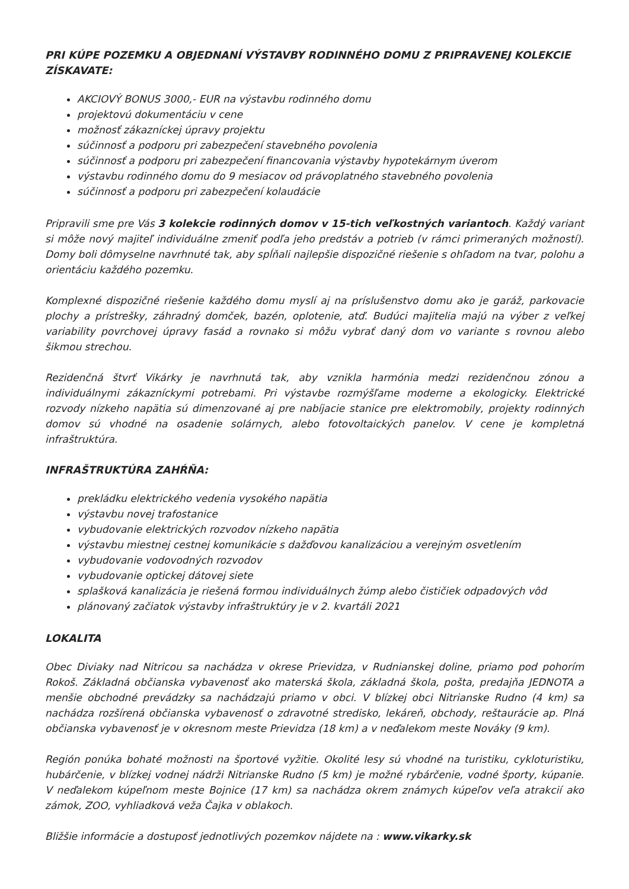PRI KÚPE POZEMKU A OBJEDNANÍ VÝSTAVBY RODINNÉHO DOMU Z PRIPRAVENEJ KOLEKCIE ZÍSKAVATE:
AKCIOVÝ BONUS 3000,- EUR na výstavbu rodinného domu
projektovú dokumentáciu v cene
možnosť zákazníckej úpravy projektu
súčinnosť a podporu pri zabezpečení stavebného povolenia
súčinnosť a podporu pri zabezpečení financovania výstavby hypotekárnym úverom
výstavbu rodinného domu do 9 mesiacov od právoplatného stavebného povolenia
súčinnosť a podporu pri zabezpečení kolaudácie
Pripravili sme pre Vás 3 kolekcie rodinných domov v 15-tich veľkostných variantoch. Každý variant si môže nový majiteľ individuálne zmeniť podľa jeho predstáv a potrieb (v rámci primeraných možností). Domy boli dômyselne navrhnuté tak, aby spĺňali najlepšie dispozičné riešenie s ohľadom na tvar, polohu a orientáciu každého pozemku.
Komplexné dispozičné riešenie každého domu myslí aj na príslušenstvo domu ako je garáž, parkovacie plochy a prístrešky, záhradný domček, bazén, oplotenie, atď. Budúci majitelia majú na výber z veľkej variability povrchovej úpravy fasád a rovnako si môžu vybrať daný dom vo variante s rovnou alebo šikmou strechou.
Rezidenčná štvrť Vikárky je navrhnutá tak, aby vznikla harmónia medzi rezidenčnou zónou a individuálnymi zákazníckymi potrebami. Pri výstavbe rozmýšľame moderne a ekologicky. Elektrické rozvody nízkeho napätia sú dimenzované aj pre nabíjacie stanice pre elektromobily, projekty rodinných domov sú vhodné na osadenie solárnych, alebo fotovoltaických panelov. V cene je kompletná infraštruktúra.
INFRAŠTRUKTÚRA ZAHŔŇA:
prekládku elektrického vedenia vysokého napätia
výstavbu novej trafostanice
vybudovanie elektrických rozvodov nízkeho napätia
výstavbu miestnej cestnej komunikácie s dažďovou kanalizáciou a verejným osvetlením
vybudovanie vodovodných rozvodov
vybudovanie optickej dátovej siete
splašková kanalizácia je riešená formou individuálnych žúmp alebo čističiek odpadových vôd
plánovaný začiatok výstavby infraštruktúry je v 2. kvartáli 2021
LOKALITA
Obec Diviaky nad Nitricou sa nachádza v okrese Prievidza, v Rudnianskej doline, priamo pod pohorím Rokoš. Základná občianska vybavenosť ako materská škola, základná škola, pošta, predajňa JEDNOTA a menšie obchodné prevádzky sa nachádzajú priamo v obci. V blízkej obci Nitrianske Rudno (4 km) sa nachádza rozšírená občianska vybavenosť o zdravotné stredisko, lekáreň, obchody, reštaurácie ap. Plná občianska vybavenosť je v okresnom meste Prievidza (18 km) a v neďalekom meste Nováky (9 km).
Región ponúka bohaté možnosti na športové vyžitie. Okolité lesy sú vhodné na turistiku, cykloturistiku, hubárčenie, v blízkej vodnej nádrži Nitrianske Rudno (5 km) je možné rybárčenie, vodné športy, kúpanie. V neďalekom kúpeľnom meste Bojnice (17 km) sa nachádza okrem známych kúpeľov veľa atrakcií ako zámok, ZOO, vyhliadková veža Čajka v oblakoch.
Bližšie informácie a dostuposť jednotlivých pozemkov nájdete na : www.vikarky.sk